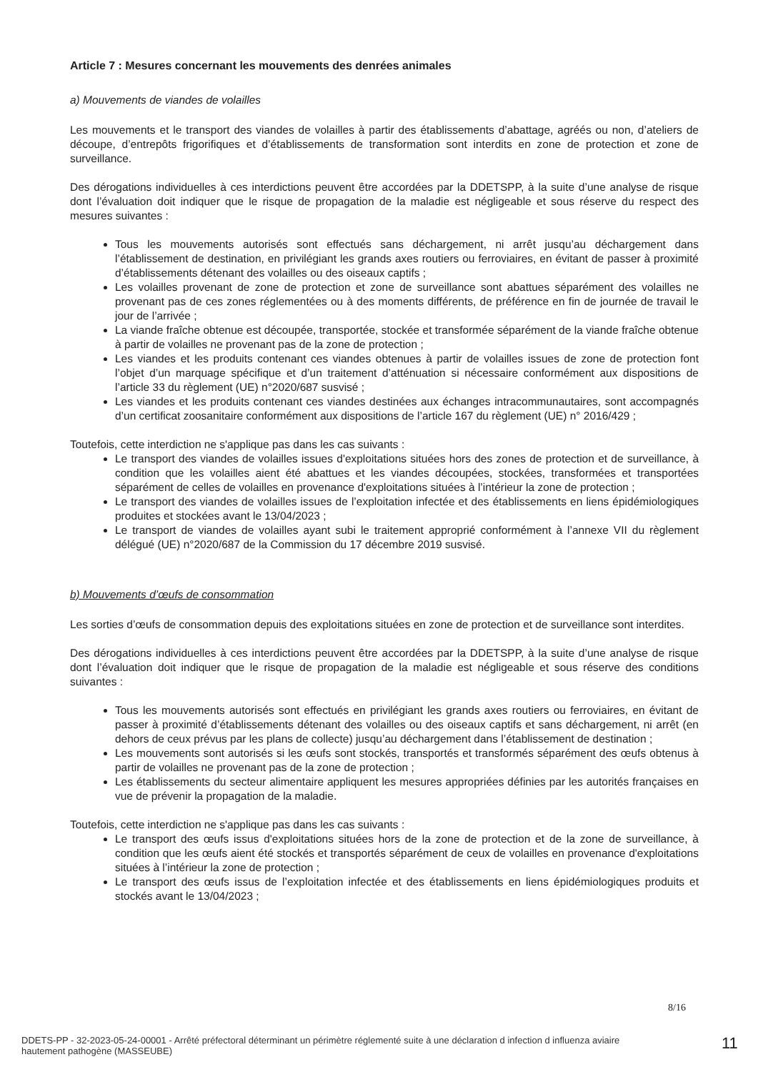Article 7 : Mesures concernant les mouvements des denrées animales
a) Mouvements de viandes de volailles
Les mouvements et le transport des viandes de volailles à partir des établissements d’abattage, agréés ou non, d’ateliers de découpe, d’entrepôts frigorifiques et d’établissements de transformation sont interdits en zone de protection et zone de surveillance.
Des dérogations individuelles à ces interdictions peuvent être accordées par la DDETSPP, à la suite d’une analyse de risque dont l’évaluation doit indiquer que le risque de propagation de la maladie est négligeable et sous réserve du respect des mesures suivantes :
Tous les mouvements autorisés sont effectués sans déchargement, ni arrêt jusqu’au déchargement dans l’établissement de destination, en privilégiant les grands axes routiers ou ferroviaires, en évitant de passer à proximité d’établissements détenant des volailles ou des oiseaux captifs ;
Les volailles provenant de zone de protection et zone de surveillance sont abattues séparément des volailles ne provenant pas de ces zones réglementées ou à des moments différents, de préférence en fin de journée de travail le jour de l’arrivée ;
La viande fraîche obtenue est découpée, transportée, stockée et transformée séparément de la viande fraîche obtenue à partir de volailles ne provenant pas de la zone de protection ;
Les viandes et les produits contenant ces viandes obtenues à partir de volailles issues de zone de protection font l’objet d’un marquage spécifique et d’un traitement d’atténuation si nécessaire conformément aux dispositions de l’article 33 du règlement (UE) n°2020/687 susvisé ;
Les viandes et les produits contenant ces viandes destinées aux échanges intracommunautaires, sont accompagnés d’un certificat zoosanitaire conformément aux dispositions de l’article 167 du règlement (UE) n° 2016/429 ;
Toutefois, cette interdiction ne s'applique pas dans les cas suivants :
Le transport des viandes de volailles issues d'exploitations situées hors des zones de protection et de surveillance, à condition que les volailles aient été abattues et les viandes découpées, stockées, transformées et transportées séparément de celles de volailles en provenance d'exploitations situées à l’intérieur la zone de protection ;
Le transport des viandes de volailles issues de l’exploitation infectée et des établissements en liens épidémiologiques produites et stockées avant le 13/04/2023 ;
Le transport de viandes de volailles ayant subi le traitement approprié conformément à l’annexe VII du règlement délégué (UE) n°2020/687 de la Commission du 17 décembre 2019 susvisé.
b) Mouvements d’œufs de consommation
Les sorties d’œufs de consommation depuis des exploitations situées en zone de protection et de surveillance sont interdites.
Des dérogations individuelles à ces interdictions peuvent être accordées par la DDETSPP, à la suite d’une analyse de risque dont l’évaluation doit indiquer que le risque de propagation de la maladie est négligeable et sous réserve des conditions suivantes :
Tous les mouvements autorisés sont effectués en privilégiant les grands axes routiers ou ferroviaires, en évitant de passer à proximité d’établissements détenant des volailles ou des oiseaux captifs et sans déchargement, ni arrêt (en dehors de ceux prévus par les plans de collecte) jusqu’au déchargement dans l’établissement de destination ;
Les mouvements sont autorisés si les œufs sont stockés, transportés et transformés séparément des œufs obtenus à partir de volailles ne provenant pas de la zone de protection ;
Les établissements du secteur alimentaire appliquent les mesures appropriées définies par les autorités françaises en vue de prévenir la propagation de la maladie.
Toutefois, cette interdiction ne s'applique pas dans les cas suivants :
Le transport des œufs issus d'exploitations situées hors de la zone de protection et de la zone de surveillance, à condition que les œufs aient été stockés et transportés séparément de ceux de volailles en provenance d'exploitations situées à l’intérieur la zone de protection ;
Le transport des œufs issus de l’exploitation infectée et des établissements en liens épidémiologiques produits et stockés avant le 13/04/2023 ;
8/16
DDETS-PP - 32-2023-05-24-00001 - Arrêté préfectoral déterminant un périmètre réglementé suite à une déclaration d infection d influenza aviaire hautement pathogène (MASSEUBE)
11